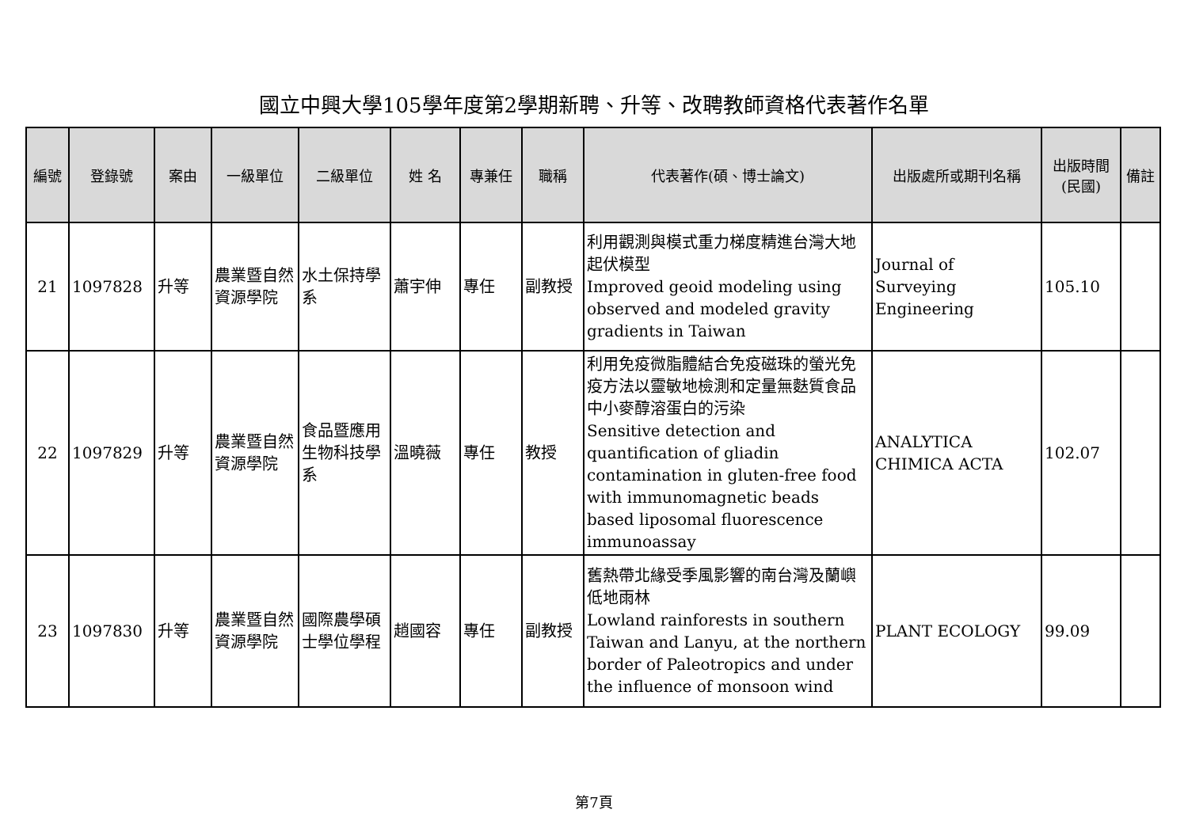國立中興大學105學年度第2學期新聘、升等、改聘教師資格代表著作名單
| 編號 | 登錄號 | 案由 | 一級單位 | 二級單位 | 姓 名 | 專兼任 | 職稱 | 代表著作(碩、博士論文) | 出版處所或期刊名稱 | 出版時間 (民國) | 備註 |
| --- | --- | --- | --- | --- | --- | --- | --- | --- | --- | --- | --- |
| 21 | 1097828 | 升等 | 農業暨自然資源學院 | 水土保持學系 | 蕭宇伸 | 專任 | 副教授 | 利用觀測與模式重力梯度精進台灣大地起伏模型 Improved geoid modeling using observed and modeled gravity gradients in Taiwan | Journal of Surveying Engineering | 105.10 | |
| 22 | 1097829 | 升等 | 農業暨自然資源學院 | 食品暨應用生物科技學系 | 溫曉薇 | 專任 | 教授 | 利用免疫微脂體結合免疫磁珠的螢光免疫方法以靈敏地檢測和定量無麩質食品中小麥醇溶蛋白的污染 Sensitive detection and quantification of gliadin contamination in gluten-free food with immunomagnetic beads based liposomal fluorescence immunoassay | ANALYTICA CHIMICA ACTA | 102.07 | |
| 23 | 1097830 | 升等 | 農業暨自然資源學院 | 國際農學碩士學位學程 | 趙國容 | 專任 | 副教授 | 舊熱帶北緣受季風影響的南台灣及蘭嶼低地雨林 Lowland rainforests in southern Taiwan and Lanyu, at the northern border of Paleotropics and under the influence of monsoon wind | PLANT ECOLOGY | 99.09 | |
第7頁